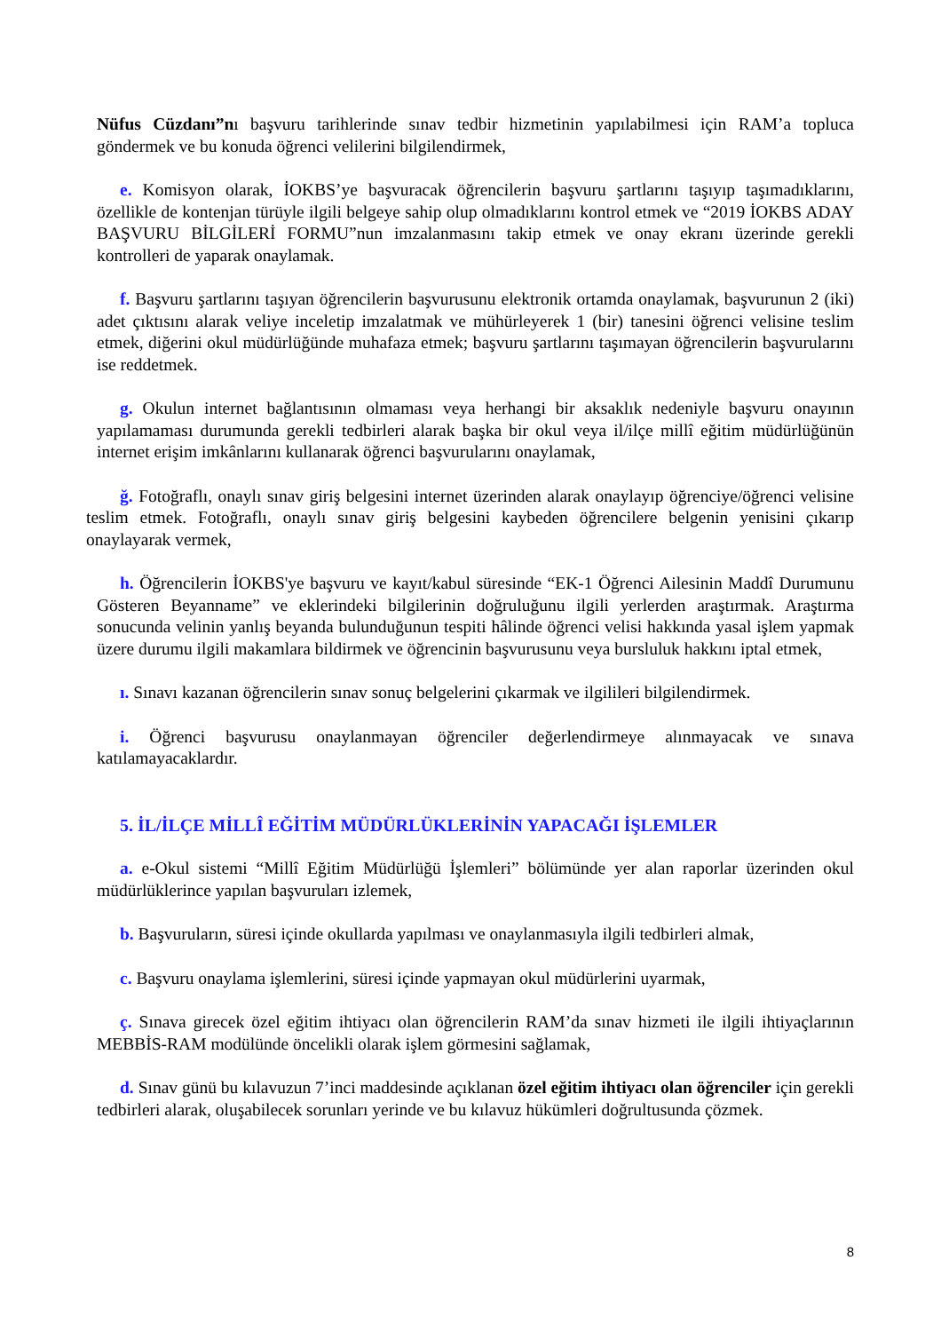Nüfus Cüzdanı”nı başvuru tarihlerinde sınav tedbir hizmetinin yapılabilmesi için RAM’a topluca göndermek ve bu konuda öğrenci velilerini bilgilendirmek,
e. Komisyon olarak, İOKBS’ye başvuracak öğrencilerin başvuru şartlarını taşıyıp taşımadıklarını, özellikle de kontenjan türüyle ilgili belgeye sahip olup olmadıklarını kontrol etmek ve “2019 İOKBS ADAY BAŞVURU BİLGİLERİ FORMU”nun imzalanmasını takip etmek ve onay ekranı üzerinde gerekli kontrolleri de yaparak onaylamak.
f. Başvuru şartlarını taşıyan öğrencilerin başvurusunu elektronik ortamda onaylamak, başvurunun 2 (iki) adet çıktısını alarak veliye inceletip imzalatmak ve mühürleyerek 1 (bir) tanesini öğrenci velisine teslim etmek, diğerini okul müdürlüğünde muhafaza etmek; başvuru şartlarını taşımayan öğrencilerin başvurularını ise reddetmek.
g. Okulun internet bağlantısının olmaması veya herhangi bir aksaklık nedeniyle başvuru onayının yapılamaması durumunda gerekli tedbirleri alarak başka bir okul veya il/ilçe millî eğitim müdürlüğünün internet erişim imkânlarını kullanarak öğrenci başvurularını onaylamak,
ğ. Fotoğraflı, onaylı sınav giriş belgesini internet üzerinden alarak onaylayıp öğrenciye/öğrenci velisine teslim etmek. Fotoğraflı, onaylı sınav giriş belgesini kaybeden öğrencilere belgenin yenisini çıkarıp onaylayarak vermek,
h. Öğrencilerin İOKBS'ye başvuru ve kayıt/kabul süresinde “EK-1 Öğrenci Ailesinin Maddî Durumunu Gösteren Beyanname” ve eklerindeki bilgilerinin doğruluğunu ilgili yerlerden araştırmak. Araştırma sonucunda velinin yanlış beyanda bulunduğunun tespiti hâlinde öğrenci velisi hakkında yasal işlem yapmak üzere durumu ilgili makamlara bildirmek ve öğrencinin başvurusunu veya bursluluk hakkını iptal etmek,
ı. Sınavı kazanan öğrencilerin sınav sonuç belgelerini çıkarmak ve ilgilileri bilgilendirmek.
i. Öğrenci başvurusu onaylanmayan öğrenciler değerlendirmeye alınmayacak ve sınava katılamayacaklardır.
5. İL/İLÇE MİLLÎ EĞİTİM MÜDÜRLÜKLERİNİN YAPACAĞI İŞLEMLER
a. e-Okul sistemi “Millî Eğitim Müdürlüğü İşlemleri” bölümünde yer alan raporlar üzerinden okul müdürlüklerince yapılan başvuruları izlemek,
b. Başvuruların, süresi içinde okullarda yapılması ve onaylanmasıyla ilgili tedbirleri almak,
c. Başvuru onaylama işlemlerini, süresi içinde yapmayan okul müdürlerini uyarmak,
ç. Sınava girecek özel eğitim ihtiyacı olan öğrencilerin RAM’da sınav hizmeti ile ilgili ihtiyaçlarının MEBBİS-RAM modülünde öncelikli olarak işlem görmesini sağlamak,
d. Sınav günü bu kılavuzun 7’inci maddesinde açıklanan özel eğitim ihtiyacı olan öğrenciler için gerekli tedbirleri alarak, oluşabilecek sorunları yerinde ve bu kılavuz hükümleri doğrultusunda çözmek.
8